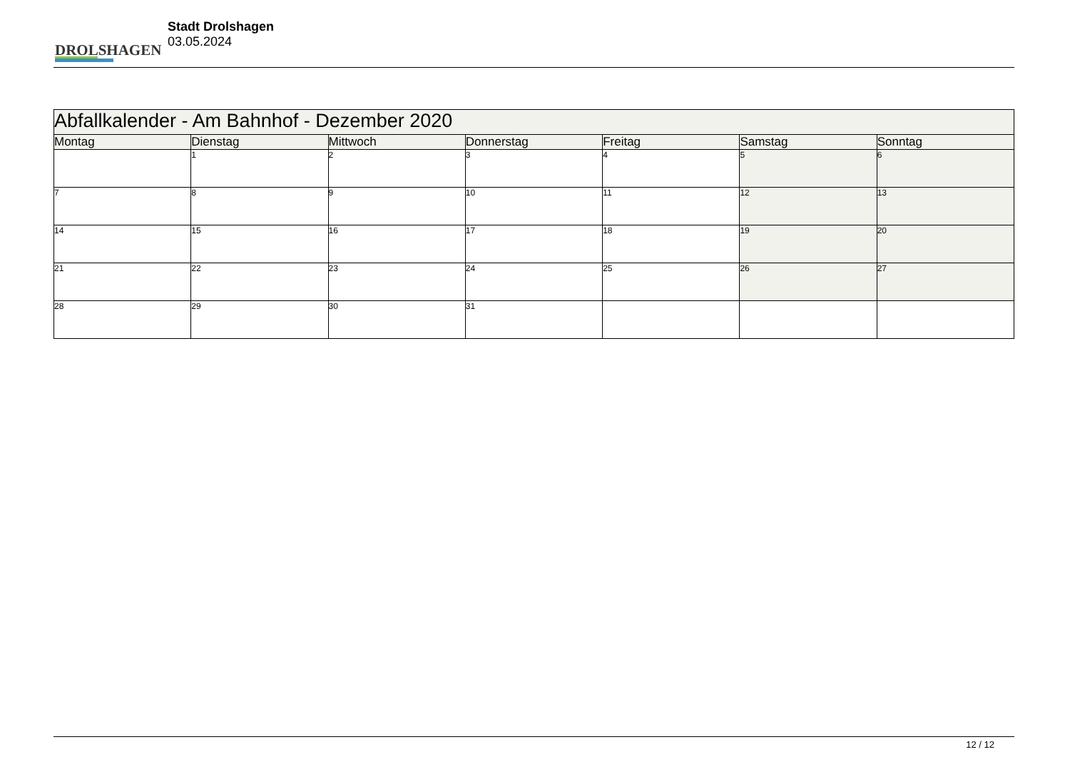DROLSHAGEN
Stadt Drolshagen
03.05.2024
| Abfallkalender - Am Bahnhof - Dezember 2020 | | | | | | |
| Montag | Dienstag | Mittwoch | Donnerstag | Freitag | Samstag | Sonntag |
| | 1 | 2 | 3 | 4 | 5 | 6 |
| 7 | 8 | 9 | 10 | 11 | 12 | 13 |
| 14 | 15 | 16 | 17 | 18 | 19 | 20 |
| 21 | 22 | 23 | 24 | 25 | 26 | 27 |
| 28 | 29 | 30 | 31 | | | |
12 / 12